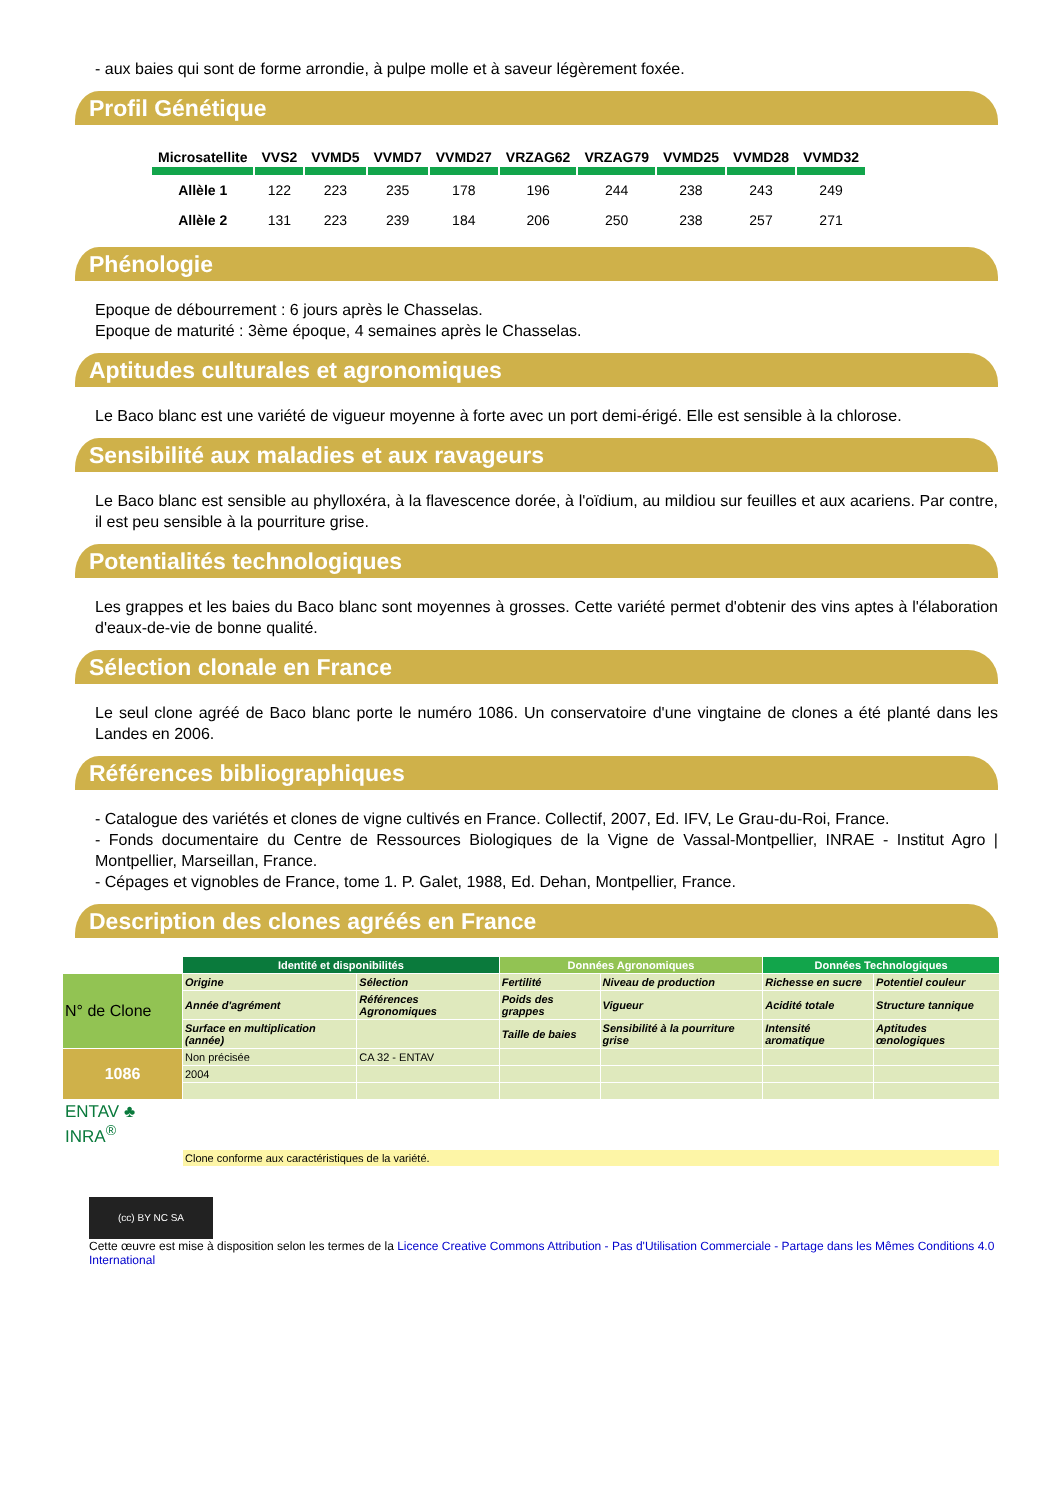- aux baies qui sont de forme arrondie, à pulpe molle et à saveur légèrement foxée.
Profil Génétique
| Microsatellite | VVS2 | VVMD5 | VVMD7 | VVMD27 | VRZAG62 | VRZAG79 | VVMD25 | VVMD28 | VVMD32 |
| --- | --- | --- | --- | --- | --- | --- | --- | --- | --- |
| Allèle 1 | 122 | 223 | 235 | 178 | 196 | 244 | 238 | 243 | 249 |
| Allèle 2 | 131 | 223 | 239 | 184 | 206 | 250 | 238 | 257 | 271 |
Phénologie
Epoque de débourrement : 6 jours après le Chasselas.
Epoque de maturité : 3ème époque, 4 semaines après le Chasselas.
Aptitudes culturales et agronomiques
Le Baco blanc est une variété de vigueur moyenne à forte avec un port demi-érigé. Elle est sensible à la chlorose.
Sensibilité aux maladies et aux ravageurs
Le Baco blanc est sensible au phylloxéra, à la flavescence dorée, à l'oïdium, au mildiou sur feuilles et aux acariens. Par contre, il est peu sensible à la pourriture grise.
Potentialités technologiques
Les grappes et les baies du Baco blanc sont moyennes à grosses. Cette variété permet d'obtenir des vins aptes à l'élaboration d'eaux-de-vie de bonne qualité.
Sélection clonale en France
Le seul clone agréé de Baco blanc porte le numéro 1086. Un conservatoire d'une vingtaine de clones a été planté dans les Landes en 2006.
Références bibliographiques
- Catalogue des variétés et clones de vigne cultivés en France. Collectif, 2007, Ed. IFV, Le Grau-du-Roi, France.
- Fonds documentaire du Centre de Ressources Biologiques de la Vigne de Vassal-Montpellier, INRAE - Institut Agro | Montpellier, Marseillan, France.
- Cépages et vignobles de France, tome 1. P. Galet, 1988, Ed. Dehan, Montpellier, France.
Description des clones agréés en France
| | Identité et disponibilités | | Données Agronomiques | | Données Technologiques | |
| N° de Clone | Origine | Sélection | Fertilité | Niveau de production | Richesse en sucre | Potentiel couleur |
| | Année d'agrément | Références Agronomiques | Poids des grappes | Vigueur | Acidité totale | Structure tannique |
| | Surface en multiplication (année) | | Taille de baies | Sensibilité à la pourriture grise | Intensité aromatique | Aptitudes œnologiques |
| 1086 | Non précisée | CA 32 - ENTAV | | | | |
| | 2004 | | | | | |
| ENTAV ♣ INRA<sup>®</sup> | | | | | | |
| | Clone conforme aux caractéristiques de la variété. | | | | | |
(cc) BY NC SA
Cette œuvre est mise à disposition selon les termes de la Licence Creative Commons Attribution - Pas d'Utilisation Commerciale - Partage dans les Mêmes Conditions 4.0 International